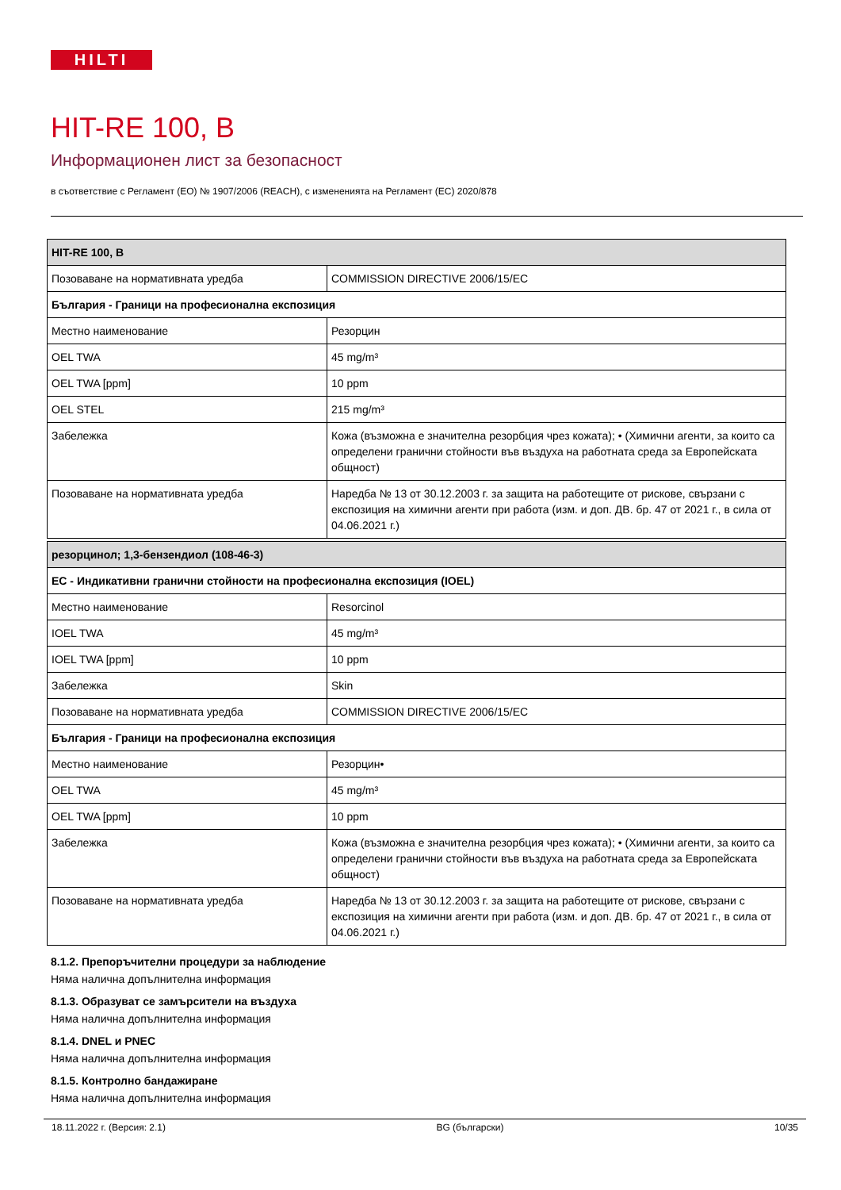HILTI
HIT-RE 100, B
Информационен лист за безопасност
в съответствие с Регламент (ЕО) № 1907/2006 (REACH), с измененията на Регламент (ЕС) 2020/878
| HIT-RE 100, B | |
| Позоваване на нормативната уредба | COMMISSION DIRECTIVE 2006/15/EC |
| България - Граници на професионална експозиция | |
| Местно наименование | Резорцин |
| OEL TWA | 45 mg/m³ |
| OEL TWA [ppm] | 10 ppm |
| OEL STEL | 215 mg/m³ |
| Забележка | Кожа (възможна е значителна резорбция чрез кожата); • (Химични агенти, за които са определени гранични стойности във въздуха на работната среда за Европейската общност) |
| Позоваване на нормативната уредба | Наредба № 13 от 30.12.2003 г. за защита на работещите от рискове, свързани с експозиция на химични агенти при работа (изм. и доп. ДВ. бр. 47 от 2021 г., в сила от 04.06.2021 г.) |
| резорцинол; 1,3-бензендиол (108-46-3) | |
| ЕС - Индикативни гранични стойности на професионална експозиция (IOEL) | |
| Местно наименование | Resorcinol |
| IOEL TWA | 45 mg/m³ |
| IOEL TWA [ppm] | 10 ppm |
| Забележка | Skin |
| Позоваване на нормативната уредба | COMMISSION DIRECTIVE 2006/15/EC |
| България - Граници на професионална експозиция | |
| Местно наименование | Резорцин• |
| OEL TWA | 45 mg/m³ |
| OEL TWA [ppm] | 10 ppm |
| Забележка | Кожа (възможна е значителна резорбция чрез кожата); • (Химични агенти, за които са определени гранични стойности във въздуха на работната среда за Европейската общност) |
| Позоваване на нормативната уредба | Наредба № 13 от 30.12.2003 г. за защита на работещите от рискове, свързани с експозиция на химични агенти при работа (изм. и доп. ДВ. бр. 47 от 2021 г., в сила от 04.06.2021 г.) |
8.1.2. Препоръчителни процедури за наблюдение
Няма налична допълнителна информация
8.1.3. Образуват се замърсители на въздуха
Няма налична допълнителна информация
8.1.4. DNEL и PNEC
Няма налична допълнителна информация
8.1.5. Контролно бандажиране
Няма налична допълнителна информация
18.11.2022 г. (Версия: 2.1) BG (български) 10/35